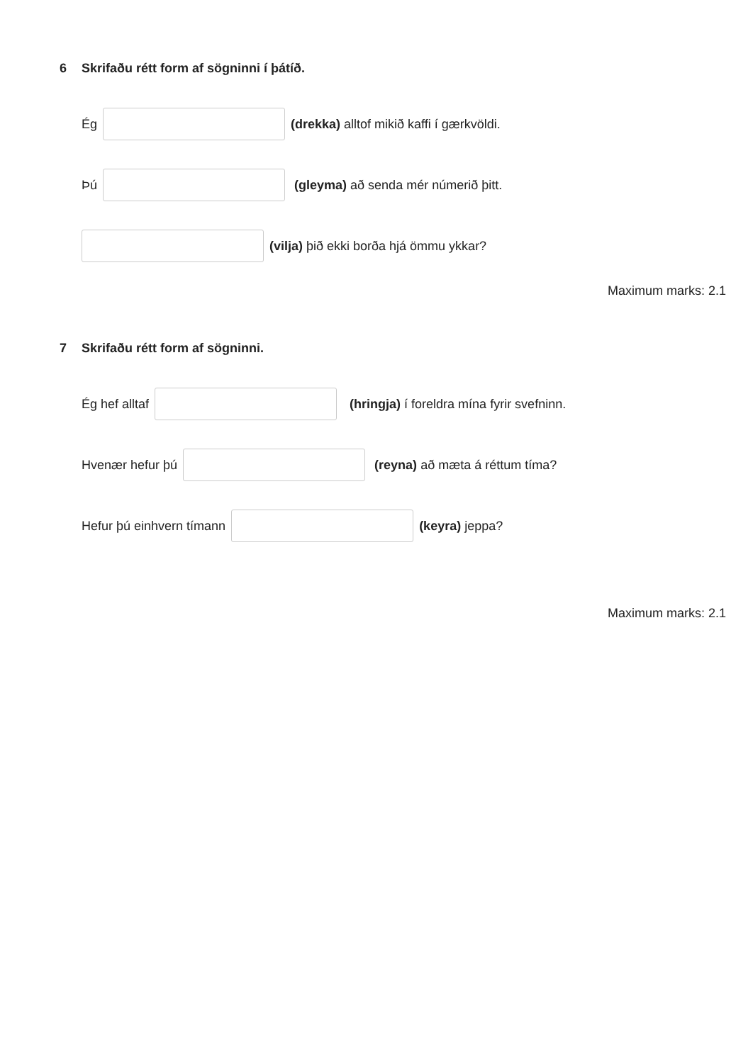6 Skrifaðu rétt form af sögninni í þátíð.
Ég (drekka) alltof mikið kaffi í gærkvöldi.
Þú (gleyma) að senda mér númerið þitt.
(vilja) þið ekki borða hjá ömmu ykkar?
Maximum marks: 2.1
7 Skrifaðu rétt form af sögninni.
Ég hef alltaf (hringja) í foreldra mína fyrir svefninn.
Hvenær hefur þú (reyna) að mæta á réttum tíma?
Hefur þú einhvern tímann (keyra) jeppa?
Maximum marks: 2.1